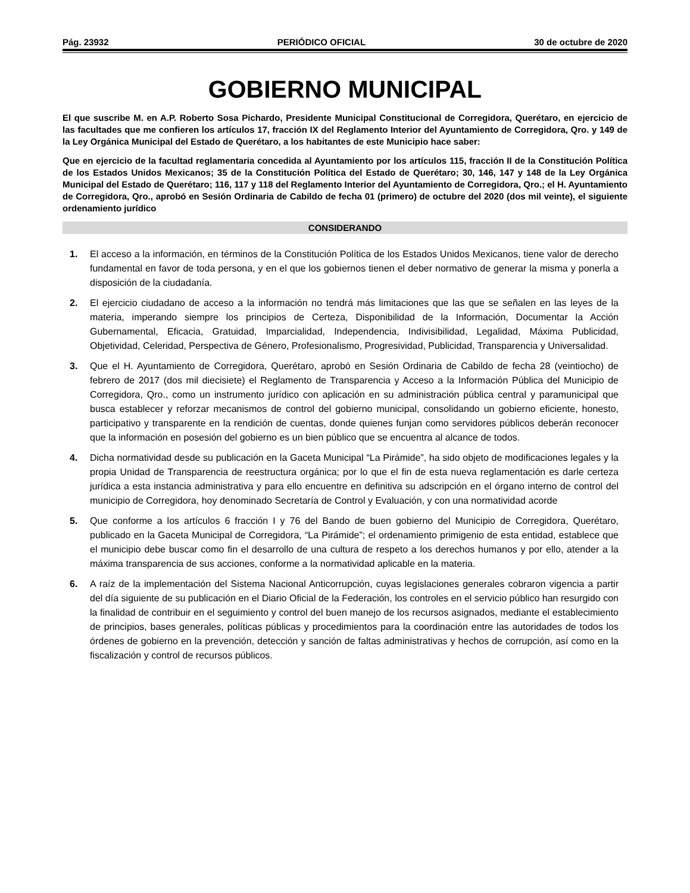Pág. 23932 PERIÓDICO OFICIAL 30 de octubre de 2020
GOBIERNO MUNICIPAL
El que suscribe M. en A.P. Roberto Sosa Pichardo, Presidente Municipal Constitucional de Corregidora, Querétaro, en ejercicio de las facultades que me confieren los artículos 17, fracción IX del Reglamento Interior del Ayuntamiento de Corregidora, Qro. y 149 de la Ley Orgánica Municipal del Estado de Querétaro, a los habitantes de este Municipio hace saber:
Que en ejercicio de la facultad reglamentaria concedida al Ayuntamiento por los artículos 115, fracción II de la Constitución Política de los Estados Unidos Mexicanos; 35 de la Constitución Política del Estado de Querétaro; 30, 146, 147 y 148 de la Ley Orgánica Municipal del Estado de Querétaro; 116, 117 y 118 del Reglamento Interior del Ayuntamiento de Corregidora, Qro.; el H. Ayuntamiento de Corregidora, Qro., aprobó en Sesión Ordinaria de Cabildo de fecha 01 (primero) de octubre del 2020 (dos mil veinte), el siguiente ordenamiento jurídico
CONSIDERANDO
1. El acceso a la información, en términos de la Constitución Política de los Estados Unidos Mexicanos, tiene valor de derecho fundamental en favor de toda persona, y en el que los gobiernos tienen el deber normativo de generar la misma y ponerla a disposición de la ciudadanía.
2. El ejercicio ciudadano de acceso a la información no tendrá más limitaciones que las que se señalen en las leyes de la materia, imperando siempre los principios de Certeza, Disponibilidad de la Información, Documentar la Acción Gubernamental, Eficacia, Gratuidad, Imparcialidad, Independencia, Indivisibilidad, Legalidad, Máxima Publicidad, Objetividad, Celeridad, Perspectiva de Género, Profesionalismo, Progresividad, Publicidad, Transparencia y Universalidad.
3. Que el H. Ayuntamiento de Corregidora, Querétaro, aprobó en Sesión Ordinaria de Cabildo de fecha 28 (veintiocho) de febrero de 2017 (dos mil diecisiete) el Reglamento de Transparencia y Acceso a la Información Pública del Municipio de Corregidora, Qro., como un instrumento jurídico con aplicación en su administración pública central y paramunicipal que busca establecer y reforzar mecanismos de control del gobierno municipal, consolidando un gobierno eficiente, honesto, participativo y transparente en la rendición de cuentas, donde quienes funjan como servidores públicos deberán reconocer que la información en posesión del gobierno es un bien público que se encuentra al alcance de todos.
4. Dicha normatividad desde su publicación en la Gaceta Municipal “La Pirámide”, ha sido objeto de modificaciones legales y la propia Unidad de Transparencia de reestructura orgánica; por lo que el fin de esta nueva reglamentación es darle certeza jurídica a esta instancia administrativa y para ello encuentre en definitiva su adscripción en el órgano interno de control del municipio de Corregidora, hoy denominado Secretaría de Control y Evaluación, y con una normatividad acorde
5. Que conforme a los artículos 6 fracción I y 76 del Bando de buen gobierno del Municipio de Corregidora, Querétaro, publicado en la Gaceta Municipal de Corregidora, “La Pirámide”; el ordenamiento primigenio de esta entidad, establece que el municipio debe buscar como fin el desarrollo de una cultura de respeto a los derechos humanos y por ello, atender a la máxima transparencia de sus acciones, conforme a la normatividad aplicable en la materia.
6. A raíz de la implementación del Sistema Nacional Anticorrupción, cuyas legislaciones generales cobraron vigencia a partir del día siguiente de su publicación en el Diario Oficial de la Federación, los controles en el servicio público han resurgido con la finalidad de contribuir en el seguimiento y control del buen manejo de los recursos asignados, mediante el establecimiento de principios, bases generales, políticas públicas y procedimientos para la coordinación entre las autoridades de todos los órdenes de gobierno en la prevención, detección y sanción de faltas administrativas y hechos de corrupción, así como en la fiscalización y control de recursos públicos.